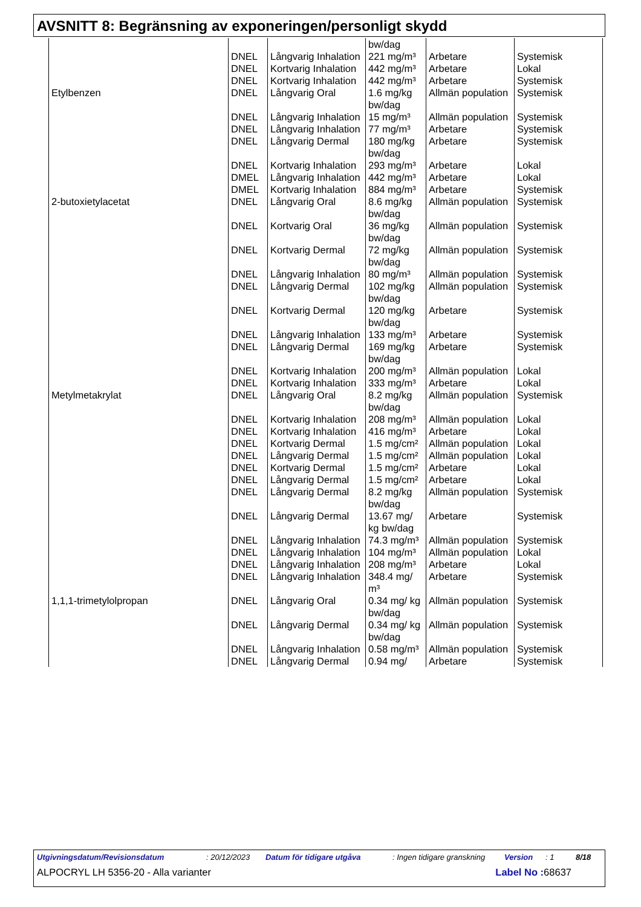AVSNITT 8: Begränsning av exponeringen/personligt skydd
| | | | bw/dag | | |
| | DNEL | Långvarig Inhalation | 221 mg/m³ | Arbetare | Systemisk |
| | DNEL | Kortvarig Inhalation | 442 mg/m³ | Arbetare | Lokal |
| | DNEL | Kortvarig Inhalation | 442 mg/m³ | Arbetare | Systemisk |
| Etylbenzen | DNEL | Långvarig Oral | 1.6 mg/kg bw/dag | Allmän population | Systemisk |
| | DNEL | Långvarig Inhalation | 15 mg/m³ | Allmän population | Systemisk |
| | DNEL | Långvarig Inhalation | 77 mg/m³ | Arbetare | Systemisk |
| | DNEL | Långvarig Dermal | 180 mg/kg bw/dag | Arbetare | Systemisk |
| | DNEL | Kortvarig Inhalation | 293 mg/m³ | Arbetare | Lokal |
| | DMEL | Långvarig Inhalation | 442 mg/m³ | Arbetare | Lokal |
| | DMEL | Kortvarig Inhalation | 884 mg/m³ | Arbetare | Systemisk |
| 2-butoxietylacetat | DNEL | Långvarig Oral | 8.6 mg/kg bw/dag | Allmän population | Systemisk |
| | DNEL | Kortvarig Oral | 36 mg/kg bw/dag | Allmän population | Systemisk |
| | DNEL | Kortvarig Dermal | 72 mg/kg bw/dag | Allmän population | Systemisk |
| | DNEL | Långvarig Inhalation | 80 mg/m³ | Allmän population | Systemisk |
| | DNEL | Långvarig Dermal | 102 mg/kg bw/dag | Allmän population | Systemisk |
| | DNEL | Kortvarig Dermal | 120 mg/kg bw/dag | Arbetare | Systemisk |
| | DNEL | Långvarig Inhalation | 133 mg/m³ | Arbetare | Systemisk |
| | DNEL | Långvarig Dermal | 169 mg/kg bw/dag | Arbetare | Systemisk |
| | DNEL | Kortvarig Inhalation | 200 mg/m³ | Allmän population | Lokal |
| | DNEL | Kortvarig Inhalation | 333 mg/m³ | Arbetare | Lokal |
| Metylmetakrylat | DNEL | Långvarig Oral | 8.2 mg/kg bw/dag | Allmän population | Systemisk |
| | DNEL | Kortvarig Inhalation | 208 mg/m³ | Allmän population | Lokal |
| | DNEL | Kortvarig Inhalation | 416 mg/m³ | Arbetare | Lokal |
| | DNEL | Kortvarig Dermal | 1.5 mg/cm² | Allmän population | Lokal |
| | DNEL | Långvarig Dermal | 1.5 mg/cm² | Allmän population | Lokal |
| | DNEL | Kortvarig Dermal | 1.5 mg/cm² | Arbetare | Lokal |
| | DNEL | Långvarig Dermal | 1.5 mg/cm² | Arbetare | Lokal |
| | DNEL | Långvarig Dermal | 8.2 mg/kg bw/dag | Allmän population | Systemisk |
| | DNEL | Långvarig Dermal | 13.67 mg/ kg bw/dag | Arbetare | Systemisk |
| | DNEL | Långvarig Inhalation | 74.3 mg/m³ | Allmän population | Systemisk |
| | DNEL | Långvarig Inhalation | 104 mg/m³ | Allmän population | Lokal |
| | DNEL | Långvarig Inhalation | 208 mg/m³ | Arbetare | Lokal |
| | DNEL | Långvarig Inhalation | 348.4 mg/ m³ | Arbetare | Systemisk |
| 1,1,1-trimetylolpropan | DNEL | Långvarig Oral | 0.34 mg/ kg bw/dag | Allmän population | Systemisk |
| | DNEL | Långvarig Dermal | 0.34 mg/ kg bw/dag | Allmän population | Systemisk |
| | DNEL | Långvarig Inhalation | 0.58 mg/m³ | Allmän population | Systemisk |
| | DNEL | Långvarig Dermal | 0.94 mg/ | Arbetare | Systemisk |
Utgivningsdatum/Revisionsdatum: 20/12/2023 Datum för tidigare utgåva: Ingen tidigare granskning Version: 1 8/18
ALPOCRYL LH 5356-20 - Alla varianter Label No : 68637